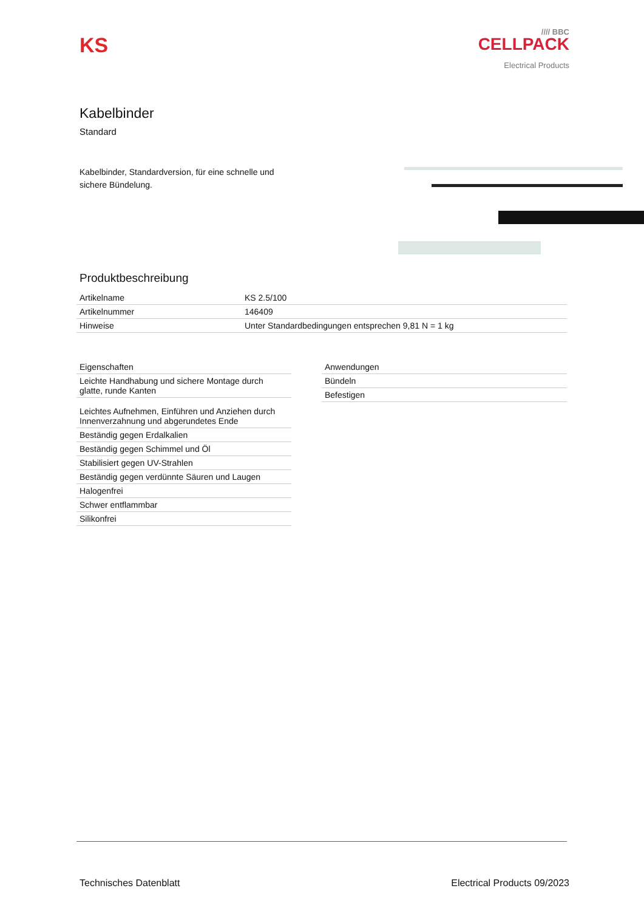KS
//// BBC
CELLPACK
Electrical Products
Kabelbinder
Standard
Kabelbinder, Standardversion, für eine schnelle und sichere Bündelung.
Produktbeschreibung
| Artikelname | KS 2.5/100 |
| Artikelnummer | 146409 |
| Hinweise | Unter Standardbedingungen entsprechen 9,81 N = 1 kg |
| Eigenschaften |
| Leichte Handhabung und sichere Montage durch glatte, runde Kanten |
| Leichtes Aufnehmen, Einführen und Anziehen durch Innenverzahnung und abgerundetes Ende |
| Beständig gegen Erdalkalien |
| Beständig gegen Schimmel und Öl |
| Stabilisiert gegen UV-Strahlen |
| Beständig gegen verdünnte Säuren und Laugen |
| Halogenfrei |
| Schwer entflammbar |
| Silikonfrei |
| Anwendungen |
| Bündeln |
| Befestigen |
Technisches Datenblatt Electrical Products 09/2023